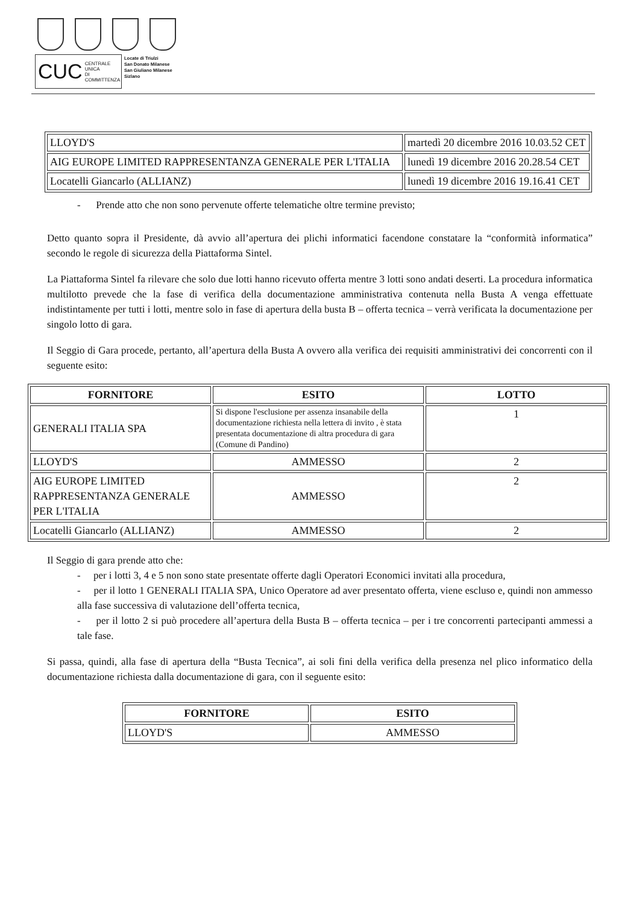CUC CENTRALE UNICA
DI COMMITTENZA
Locate di Triulzi
San Donato Milanese
San Giuliano Milanese
Sizlano
| LLOYD'S | martedì 20 dicembre 2016 10.03.52 CET |
| AIG EUROPE LIMITED RAPPRESENTANZA GENERALE PER L'ITALIA | lunedì 19 dicembre 2016 20.28.54 CET |
| Locatelli Giancarlo (ALLIANZ) | lunedì 19 dicembre 2016 19.16.41 CET |
- Prende atto che non sono pervenute offerte telematiche oltre termine previsto;
Detto quanto sopra il Presidente, dà avvio all’apertura dei plichi informatici facendone constatare la “conformità informatica” secondo le regole di sicurezza della Piattaforma Sintel.
La Piattaforma Sintel fa rilevare che solo due lotti hanno ricevuto offerta mentre 3 lotti sono andati deserti. La procedura informatica multilotto prevede che la fase di verifica della documentazione amministrativa contenuta nella Busta A venga effettuate indistintamente per tutti i lotti, mentre solo in fase di apertura della busta B – offerta tecnica – verrà verificata la documentazione per singolo lotto di gara.
Il Seggio di Gara procede, pertanto, all’apertura della Busta A ovvero alla verifica dei requisiti amministrativi dei concorrenti con il seguente esito:
| FORNITORE | ESITO | LOTTO |
| --- | --- | --- |
| GENERALI ITALIA SPA | Si dispone l'esclusione per assenza insanabile della documentazione richiesta nella lettera di invito , è stata presentata documentazione di altra procedura di gara (Comune di Pandino) | 1 |
| LLOYD'S | AMMESSO | 2 |
| AIG EUROPE LIMITED RAPPRESENTANZA GENERALE PER L'ITALIA | AMMESSO | 2 |
| Locatelli Giancarlo (ALLIANZ) | AMMESSO | 2 |
Il Seggio di gara prende atto che:
- per i lotti 3, 4 e 5 non sono state presentate offerte dagli Operatori Economici invitati alla procedura,
- per il lotto 1 GENERALI ITALIA SPA, Unico Operatore ad aver presentato offerta, viene escluso e, quindi non ammesso alla fase successiva di valutazione dell’offerta tecnica,
- per il lotto 2 si può procedere all’apertura della Busta B – offerta tecnica – per i tre concorrenti partecipanti ammessi a tale fase.
Si passa, quindi, alla fase di apertura della “Busta Tecnica”, ai soli fini della verifica della presenza nel plico informatico della documentazione richiesta dalla documentazione di gara, con il seguente esito:
| FORNITORE | ESITO |
| --- | --- |
| LLOYD'S | AMMESSO |